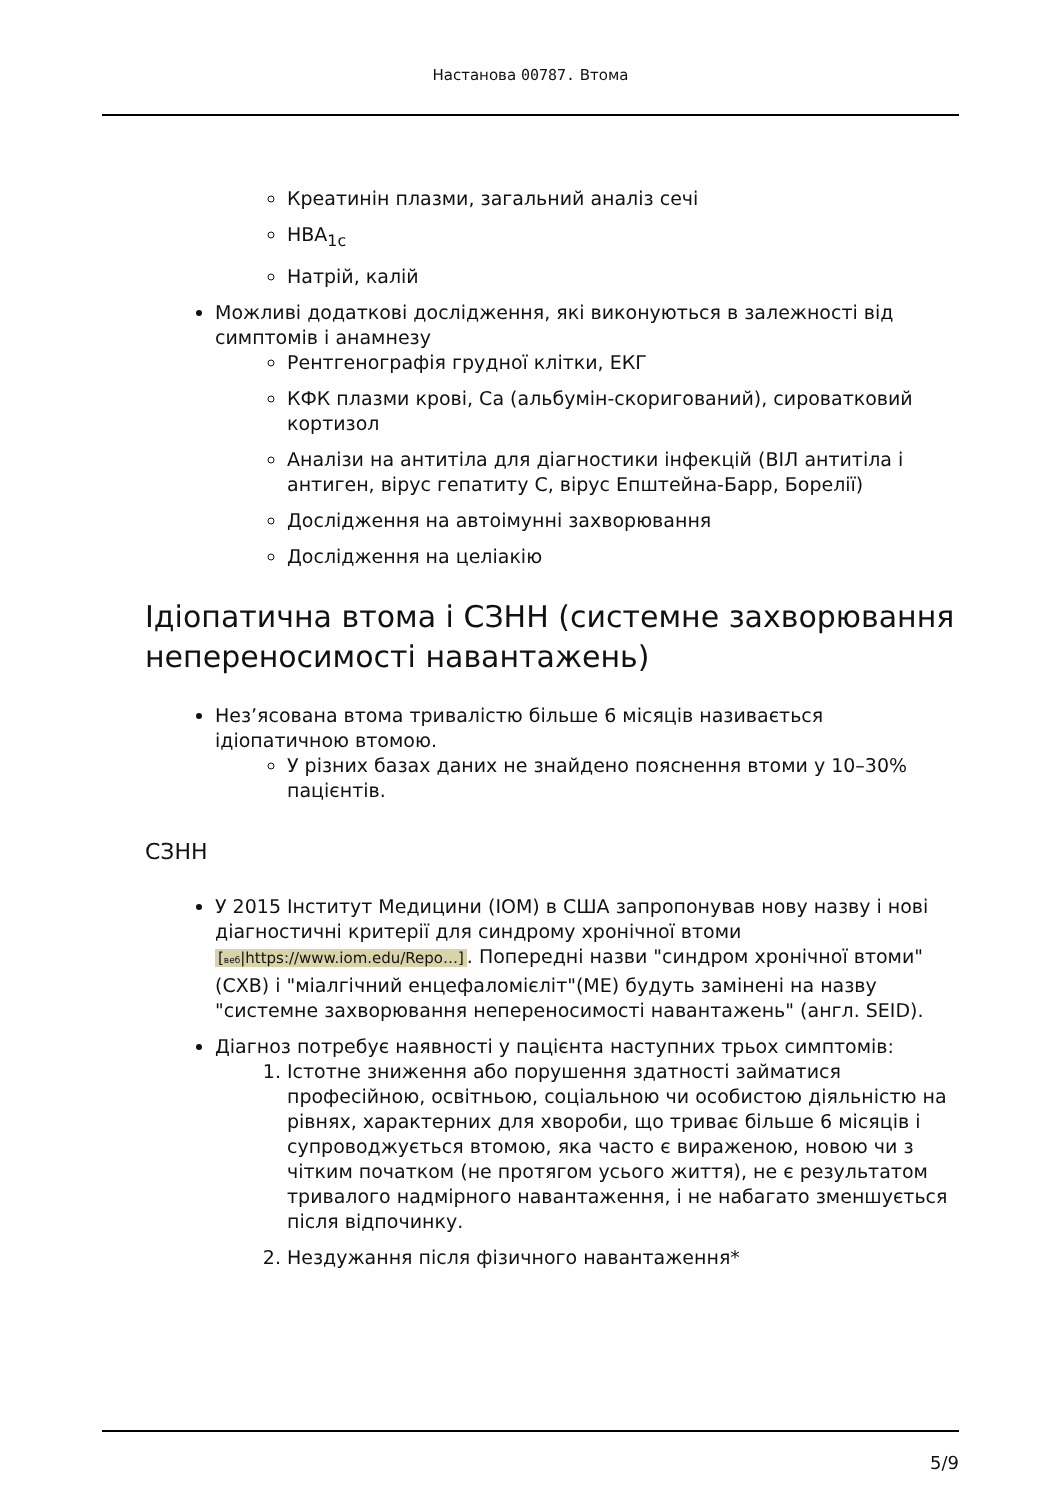Настанова 00787. Втома
Креатинін плазми, загальний аналіз сечі
HBA<sub>1c</sub>
Натрій, калій
Можливі додаткові дослідження, які виконуються в залежності від симптомів і анамнезу
Рентгенографія грудної клітки, ЕКГ
КФК плазми крові, Са (альбумін-скоригований), сироватковий кортизол
Аналізи на антитіла для діагностики інфекцій (ВІЛ антитіла і антиген, вірус гепатиту С, вірус Епштейна-Барр, Борелії)
Дослідження на автоімунні захворювання
Дослідження на целіакію
Ідіопатична втома і СЗНН (системне захворювання непереносимості навантажень)
Нез’ясована втома тривалістю більше 6 місяців називається ідіопатичною втомою.
У різних базах даних не знайдено пояснення втоми у 10–30% пацієнтів.
СЗНН
У 2015 Інститут Медицини (IOM) в США запропонував нову назву і нові діагностичні критерії для синдрому хронічної втоми [веб|https://www.iom.edu/Repo…]. Попередні назви "синдром хронічної втоми"(СХВ) і "міалгічний енцефаломієліт"(МЕ) будуть замінені на назву "системне захворювання непереносимості навантажень" (англ. SEID).
Діагноз потребує наявності у пацієнта наступних трьох симптомів:
1. Істотне зниження або порушення здатності займатися професійною, освітньою, соціальною чи особистою діяльністю на рівнях, характерних для хвороби, що триває більше 6 місяців і супроводжується втомою, яка часто є вираженою, новою чи з чітким початком (не протягом усього життя), не є результатом тривалого надмірного навантаження, і не набагато зменшується після відпочинку.
2. Нездужання після фізичного навантаження*
5/9